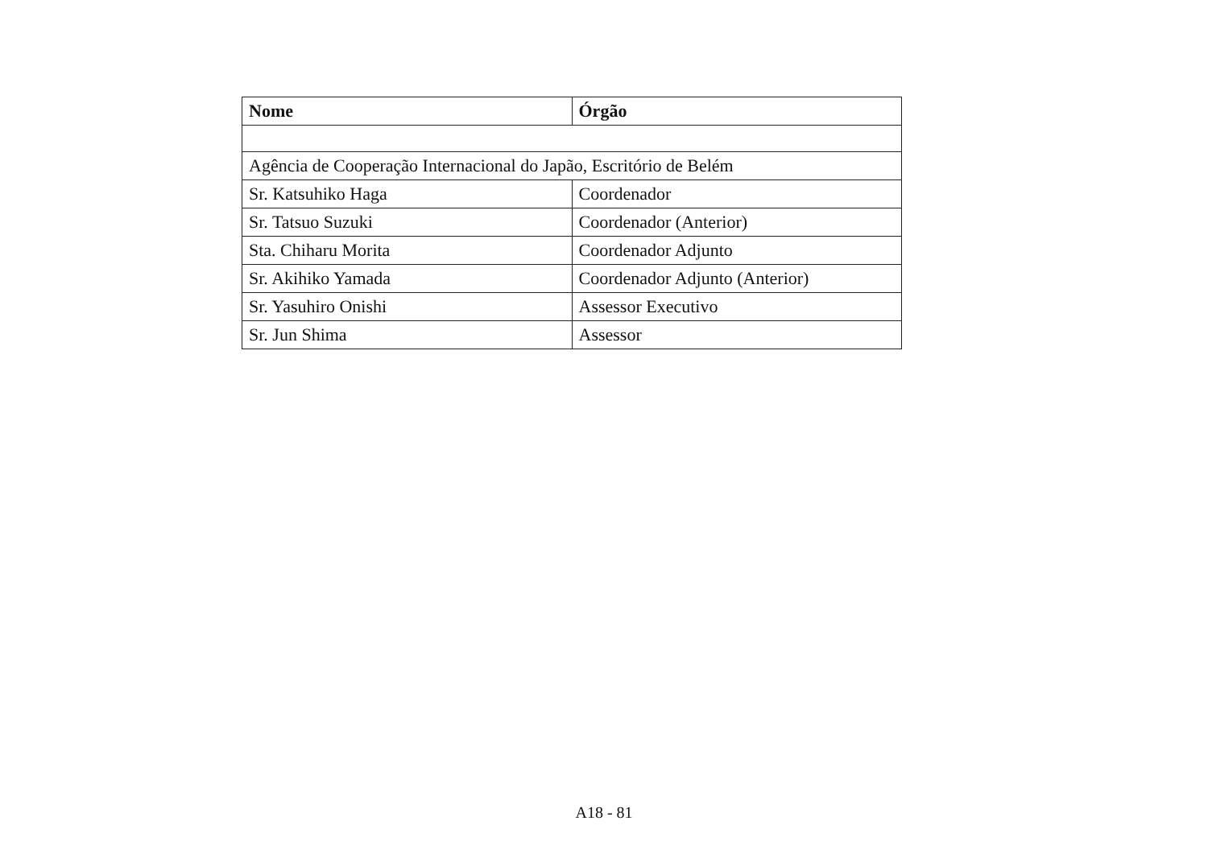| Nome | Órgão |
| --- | --- |
| Agência de Cooperação Internacional do Japão, Escritório de Belém | |
| Sr. Katsuhiko Haga | Coordenador |
| Sr. Tatsuo Suzuki | Coordenador (Anterior) |
| Sta. Chiharu Morita | Coordenador Adjunto |
| Sr. Akihiko Yamada | Coordenador Adjunto (Anterior) |
| Sr. Yasuhiro Onishi | Assessor Executivo |
| Sr. Jun Shima | Assessor |
A18 - 81